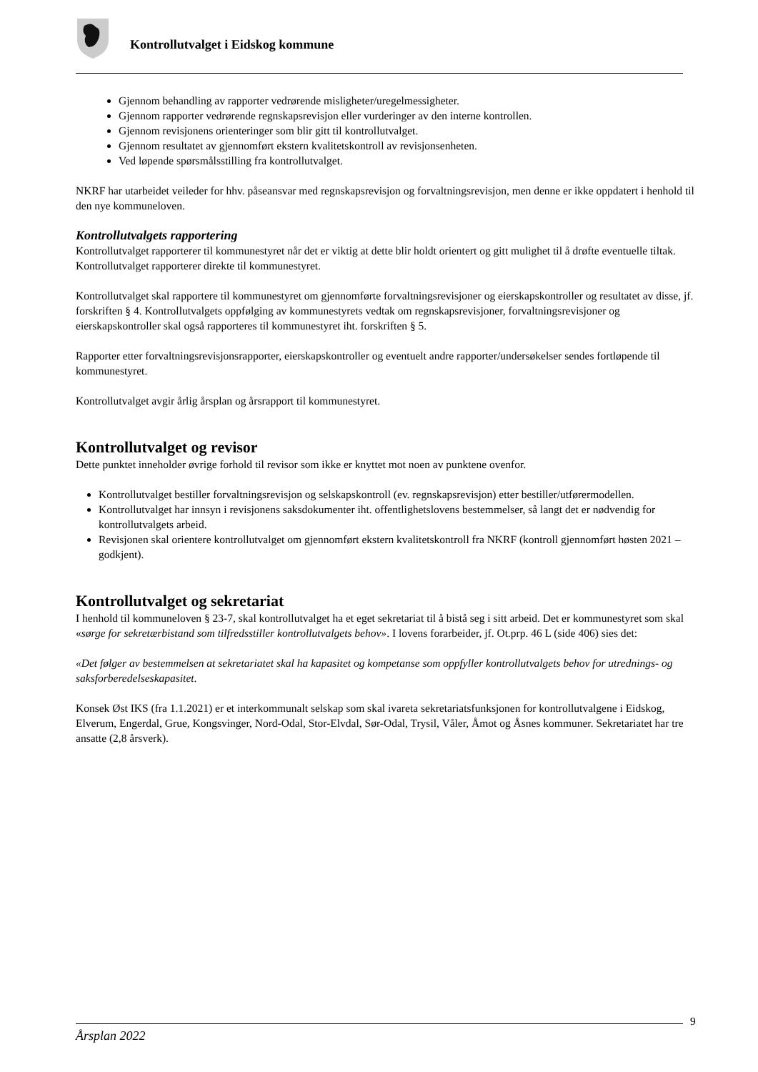Kontrollutvalget i Eidskog kommune
Gjennom behandling av rapporter vedrørende misligheter/uregelmessigheter.
Gjennom rapporter vedrørende regnskapsrevisjon eller vurderinger av den interne kontrollen.
Gjennom revisjonens orienteringer som blir gitt til kontrollutvalget.
Gjennom resultatet av gjennomført ekstern kvalitetskontroll av revisjonsenheten.
Ved løpende spørsmålsstilling fra kontrollutvalget.
NKRF har utarbeidet veileder for hhv. påseansvar med regnskapsrevisjon og forvaltningsrevisjon, men denne er ikke oppdatert i henhold til den nye kommuneloven.
Kontrollutvalgets rapportering
Kontrollutvalget rapporterer til kommunestyret når det er viktig at dette blir holdt orientert og gitt mulighet til å drøfte eventuelle tiltak. Kontrollutvalget rapporterer direkte til kommunestyret.
Kontrollutvalget skal rapportere til kommunestyret om gjennomførte forvaltningsrevisjoner og eierskapskontroller og resultatet av disse, jf. forskriften § 4. Kontrollutvalgets oppfølging av kommunestyrets vedtak om regnskapsrevisjoner, forvaltningsrevisjoner og eierskapskontroller skal også rapporteres til kommunestyret iht. forskriften § 5.
Rapporter etter forvaltningsrevisjonsrapporter, eierskapskontroller og eventuelt andre rapporter/undersøkelser sendes fortløpende til kommunestyret.
Kontrollutvalget avgir årlig årsplan og årsrapport til kommunestyret.
Kontrollutvalget og revisor
Dette punktet inneholder øvrige forhold til revisor som ikke er knyttet mot noen av punktene ovenfor.
Kontrollutvalget bestiller forvaltningsrevisjon og selskapskontroll (ev. regnskapsrevisjon) etter bestiller/utførermodellen.
Kontrollutvalget har innsyn i revisjonens saksdokumenter iht. offentlighetslovens bestemmelser, så langt det er nødvendig for kontrollutvalgets arbeid.
Revisjonen skal orientere kontrollutvalget om gjennomført ekstern kvalitetskontroll fra NKRF (kontroll gjennomført høsten 2021 – godkjent).
Kontrollutvalget og sekretariat
I henhold til kommuneloven § 23-7, skal kontrollutvalget ha et eget sekretariat til å bistå seg i sitt arbeid. Det er kommunestyret som skal «sørge for sekretærbistand som tilfredsstiller kontrollutvalgets behov». I lovens forarbeider, jf. Ot.prp. 46 L (side 406) sies det:
«Det følger av bestemmelsen at sekretariatet skal ha kapasitet og kompetanse som oppfyller kontrollutvalgets behov for utrednings- og saksforberedelseskapasitet.
Konsek Øst IKS (fra 1.1.2021) er et interkommunalt selskap som skal ivareta sekretariatsfunksjonen for kontrollutvalgene i Eidskog, Elverum, Engerdal, Grue, Kongsvinger, Nord-Odal, Stor-Elvdal, Sør-Odal, Trysil, Våler, Åmot og Åsnes kommuner. Sekretariatet har tre ansatte (2,8 årsverk).
9
Årsplan 2022